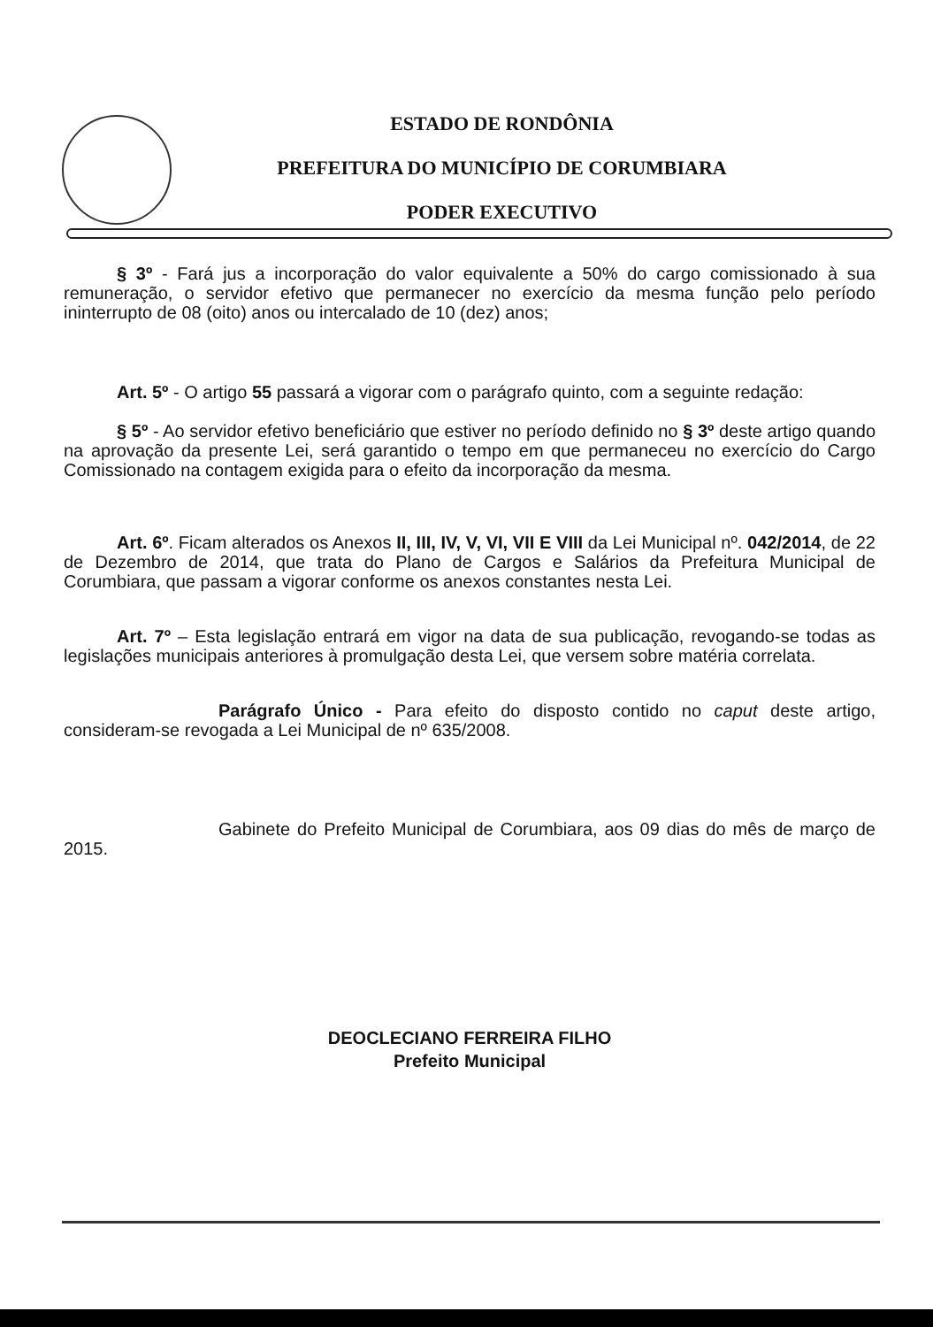ESTADO DE RONDÔNIA
PREFEITURA DO MUNICÍPIO DE CORUMBIARA
PODER EXECUTIVO
§ 3º - Fará jus a incorporação do valor equivalente a 50% do cargo comissionado à sua remuneração, o servidor efetivo que permanecer no exercício da mesma função pelo período ininterrupto de 08 (oito) anos ou intercalado de 10 (dez) anos;
Art. 5º - O artigo 55 passará a vigorar com o parágrafo quinto, com a seguinte redação:
§ 5º - Ao servidor efetivo beneficiário que estiver no período definido no § 3º deste artigo quando na aprovação da presente Lei, será garantido o tempo em que permaneceu no exercício do Cargo Comissionado na contagem exigida para o efeito da incorporação da mesma.
Art. 6º. Ficam alterados os Anexos II, III, IV, V, VI, VII E VIII da Lei Municipal nº. 042/2014, de 22 de Dezembro de 2014, que trata do Plano de Cargos e Salários da Prefeitura Municipal de Corumbiara, que passam a vigorar conforme os anexos constantes nesta Lei.
Art. 7º – Esta legislação entrará em vigor na data de sua publicação, revogando-se todas as legislações municipais anteriores à promulgação desta Lei, que versem sobre matéria correlata.
Parágrafo Único - Para efeito do disposto contido no caput deste artigo, consideram-se revogada a Lei Municipal de nº 635/2008.
Gabinete do Prefeito Municipal de Corumbiara, aos 09 dias do mês de março de 2015.
DEOCLECIANO FERREIRA FILHO
Prefeito Municipal